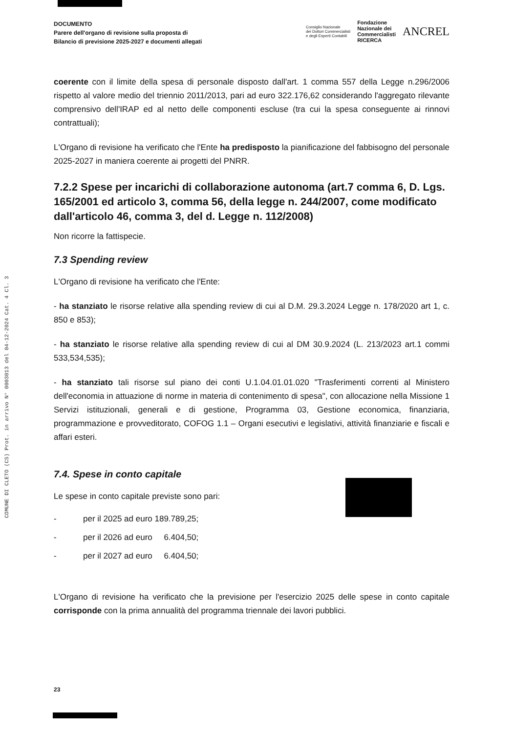COMUNE DI CLETO (CS) Prot. in arrivo N° 0003013 del 04-12-2024 Cat. 4 Cl. 3
DOCUMENTO
Parere dell'organo di revisione sulla proposta di
Bilancio di previsione 2025-2027 e documenti allegati
Consiglio Nazionale
dei Dottori Commercialisti
e degli Esperti Contabili
Fondazione
Nazionale dei
Commercialisti
RICERCA
ANCREL
coerente con il limite della spesa di personale disposto dall'art. 1 comma 557 della Legge n.296/2006 rispetto al valore medio del triennio 2011/2013, pari ad euro 322.176,62 considerando l'aggregato rilevante comprensivo dell'IRAP ed al netto delle componenti escluse (tra cui la spesa conseguente ai rinnovi contrattuali);
L'Organo di revisione ha verificato che l'Ente ha predisposto la pianificazione del fabbisogno del personale 2025-2027 in maniera coerente ai progetti del PNRR.
7.2.2 Spese per incarichi di collaborazione autonoma (art.7 comma 6, D. Lgs. 165/2001 ed articolo 3, comma 56, della legge n. 244/2007, come modificato dall'articolo 46, comma 3, del d. Legge n. 112/2008)
Non ricorre la fattispecie.
7.3 Spending review
L'Organo di revisione ha verificato che l'Ente:
- ha stanziato le risorse relative alla spending review di cui al D.M. 29.3.2024 Legge n. 178/2020 art 1, c. 850 e 853);
- ha stanziato le risorse relative alla spending review di cui al DM 30.9.2024 (L. 213/2023 art.1 commi 533,534,535);
- ha stanziato tali risorse sul piano dei conti U.1.04.01.01.020 "Trasferimenti correnti al Ministero dell'economia in attuazione di norme in materia di contenimento di spesa", con allocazione nella Missione 1 Servizi istituzionali, generali e di gestione, Programma 03, Gestione economica, finanziaria, programmazione e provveditorato, COFOG 1.1 – Organi esecutivi e legislativi, attività finanziarie e fiscali e affari esteri.
7.4. Spese in conto capitale
Le spese in conto capitale previste sono pari:
- per il 2025 ad euro 189.789,25;
- per il 2026 ad euro 6.404,50;
- per il 2027 ad euro 6.404,50;
L'Organo di revisione ha verificato che la previsione per l'esercizio 2025 delle spese in conto capitale corrisponde con la prima annualità del programma triennale dei lavori pubblici.
23